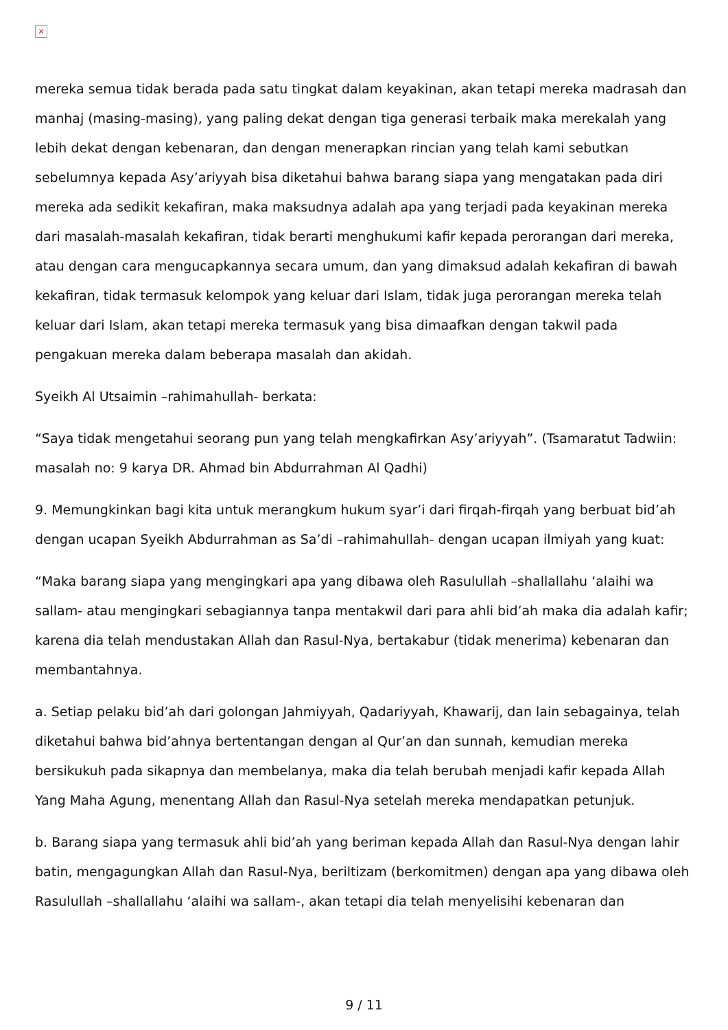×
mereka semua tidak berada pada satu tingkat dalam keyakinan, akan tetapi mereka madrasah dan manhaj (masing-masing), yang paling dekat dengan tiga generasi terbaik maka merekalah yang lebih dekat dengan kebenaran, dan dengan menerapkan rincian yang telah kami sebutkan sebelumnya kepada Asy’ariyyah bisa diketahui bahwa barang siapa yang mengatakan pada diri mereka ada sedikit kekafiran, maka maksudnya adalah apa yang terjadi pada keyakinan mereka dari masalah-masalah kekafiran, tidak berarti menghukumi kafir kepada perorangan dari mereka, atau dengan cara mengucapkannya secara umum, dan yang dimaksud adalah kekafiran di bawah kekafiran, tidak termasuk kelompok yang keluar dari Islam, tidak juga perorangan mereka telah keluar dari Islam, akan tetapi mereka termasuk yang bisa dimaafkan dengan takwil pada pengakuan mereka dalam beberapa masalah dan akidah.
Syeikh Al Utsaimin –rahimahullah- berkata:
“Saya tidak mengetahui seorang pun yang telah mengkafirkan Asy’ariyyah”. (Tsamaratut Tadwiin: masalah no: 9 karya DR. Ahmad bin Abdurrahman Al Qadhi)
9. Memungkinkan bagi kita untuk merangkum hukum syar’i dari firqah-firqah yang berbuat bid’ah dengan ucapan Syeikh Abdurrahman as Sa’di –rahimahullah- dengan ucapan ilmiyah yang kuat:
“Maka barang siapa yang mengingkari apa yang dibawa oleh Rasulullah –shallallahu ‘alaihi wa sallam- atau mengingkari sebagiannya tanpa mentakwil dari para ahli bid’ah maka dia adalah kafir; karena dia telah mendustakan Allah dan Rasul-Nya, bertakabur (tidak menerima) kebenaran dan membantahnya.
a. Setiap pelaku bid’ah dari golongan Jahmiyyah, Qadariyyah, Khawarij, dan lain sebagainya, telah diketahui bahwa bid’ahnya bertentangan dengan al Qur’an dan sunnah, kemudian mereka bersikukuh pada sikapnya dan membelanya, maka dia telah berubah menjadi kafir kepada Allah Yang Maha Agung, menentang Allah dan Rasul-Nya setelah mereka mendapatkan petunjuk.
b. Barang siapa yang termasuk ahli bid’ah yang beriman kepada Allah dan Rasul-Nya dengan lahir batin, mengagungkan Allah dan Rasul-Nya, beriltizam (berkomitmen) dengan apa yang dibawa oleh Rasulullah –shallallahu ‘alaihi wa sallam-, akan tetapi dia telah menyelisihi kebenaran dan
9 / 11